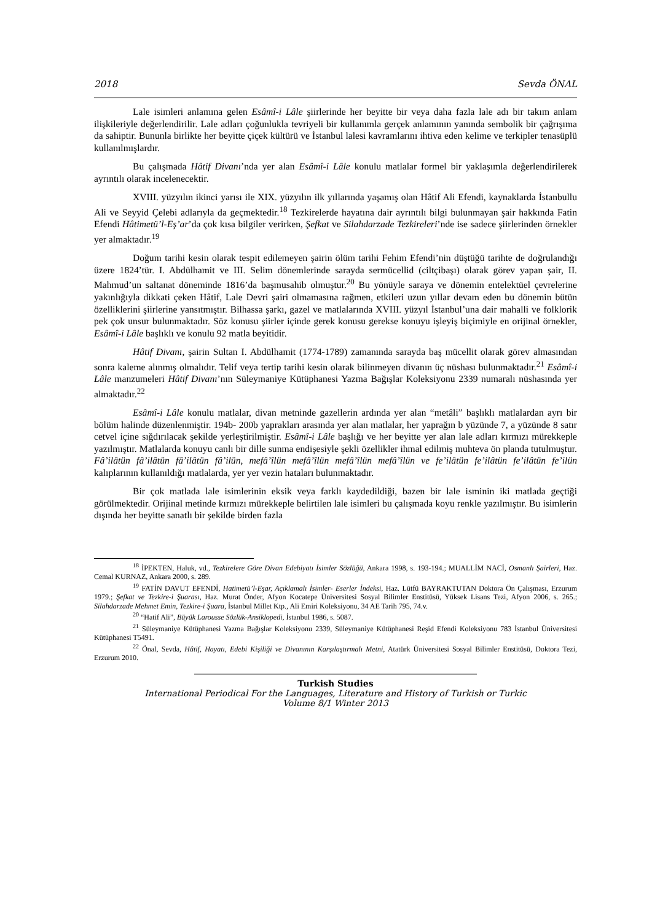2018 Sevda ÖNAL
Lale isimleri anlamına gelen Esâmî-i Lâle şiirlerinde her beyitte bir veya daha fazla lale adı bir takım anlam ilişkileriyle değerlendirilir. Lale adları çoğunlukla tevriyeli bir kullanımla gerçek anlamının yanında sembolik bir çağrışıma da sahiptir. Bununla birlikte her beyitte çiçek kültürü ve İstanbul lalesi kavramlarını ihtiva eden kelime ve terkipler tenasüplü kullanılmışlardır.
Bu çalışmada Hâtif Divanı’nda yer alan Esâmî-i Lâle konulu matlalar formel bir yaklaşımla değerlendirilerek ayrıntılı olarak incelenecektir.
XVIII. yüzyılın ikinci yarısı ile XIX. yüzyılın ilk yıllarında yaşamış olan Hâtif Ali Efendi, kaynaklarda İstanbullu Ali ve Seyyid Çelebi adlarıyla da geçmektedir.<sup>18</sup> Tezkirelerde hayatına dair ayrıntılı bilgi bulunmayan şair hakkında Fatin Efendi Hâtimetü’l-Eş’ar’da çok kısa bilgiler verirken, Şefkat ve Silahdarzade Tezkireleri’nde ise sadece şiirlerinden örnekler yer almaktadır.<sup>19</sup>
Doğum tarihi kesin olarak tespit edilemeyen şairin ölüm tarihi Fehim Efendi’nin düştüğü tarihte de doğrulandığı üzere 1824’tür. I. Abdülhamit ve III. Selim dönemlerinde sarayda sermücellid (ciltçibaşı) olarak görev yapan şair, II. Mahmud’un saltanat döneminde 1816’da başmusahib olmuştur.<sup>20</sup> Bu yönüyle saraya ve dönemin entelektüel çevrelerine yakınlığıyla dikkati çeken Hâtif, Lale Devri şairi olmamasına rağmen, etkileri uzun yıllar devam eden bu dönemin bütün özelliklerini şiirlerine yansıtmıştır. Bilhassa şarkı, gazel ve matlalarında XVIII. yüzyıl İstanbul’una dair mahalli ve folklorik pek çok unsur bulunmaktadır. Söz konusu şiirler içinde gerek konusu gerekse konuyu işleyiş biçimiyle en orijinal örnekler, Esâmî-i Lâle başlıklı ve konulu 92 matla beyitidir.
Hâtif Divanı, şairin Sultan I. Abdülhamit (1774-1789) zamanında sarayda baş mücellit olarak görev almasından sonra kaleme alınmış olmalıdır. Telif veya tertip tarihi kesin olarak bilinmeyen divanın üç nüshası bulunmaktadır.<sup>21</sup> Esâmî-i Lâle manzumeleri Hâtif Divanı’nın Süleymaniye Kütüphanesi Yazma Bağışlar Koleksiyonu 2339 numaralı nüshasında yer almaktadır.<sup>22</sup>
Esâmî-i Lâle konulu matlalar, divan metninde gazellerin ardında yer alan “metâli” başlıklı matlalardan ayrı bir bölüm halinde düzenlenmiştir. 194b- 200b yaprakları arasında yer alan matlalar, her yaprağın b yüzünde 7, a yüzünde 8 satır cetvel içine sığdırılacak şekilde yerleştirilmiştir. Esâmî-i Lâle başlığı ve her beyitte yer alan lale adları kırmızı mürekkeple yazılmıştır. Matlalarda konuyu canlı bir dille sunma endişesiyle şekli özellikler ihmal edilmiş muhteva ön planda tutulmuştur. Fâ’ilâtün fâ’ilâtün fâ’ilâtün fâ’ilün, mefâ’îlün mefâ’îlün mefâ’îlün mefâ’îlün ve fe’ilâtün fe’ilâtün fe’ilâtün fe’ilün kalıplarının kullanıldığı matlalarda, yer yer vezin hataları bulunmaktadır.
Bir çok matlada lale isimlerinin eksik veya farklı kaydedildiği, bazen bir lale isminin iki matlada geçtiği görülmektedir. Orijinal metinde kırmızı mürekkeple belirtilen lale isimleri bu çalışmada koyu renkle yazılmıştır. Bu isimlerin dışında her beyitte sanatlı bir şekilde birden fazla
<sup>18</sup> İPEKTEN, Haluk, vd., Tezkirelere Göre Divan Edebiyatı İsimler Sözlüğü, Ankara 1998, s. 193-194.; MUALLİM NACİ, Osmanlı Şairleri, Haz. Cemal KURNAZ, Ankara 2000, s. 289.
<sup>19</sup> FATİN DAVUT EFENDİ, Hatimetü’l-Eşar, Açıklamalı İsimler- Eserler İndeksi, Haz. Lütfü BAYRAKTUTAN Doktora Ön Çalışması, Erzurum 1979.; Şefkat ve Tezkire-i Şuarası, Haz. Murat Önder, Afyon Kocatepe Üniversitesi Sosyal Bilimler Enstitüsü, Yüksek Lisans Tezi, Afyon 2006, s. 265.; Silahdarzade Mehmet Emin, Tezkire-i Şuara, İstanbul Millet Ktp., Ali Emiri Koleksiyonu, 34 AE Tarih 795, 74.v.
<sup>20</sup> “Hatif Ali”, Büyük Larousse Sözlük-Ansiklopedi, İstanbul 1986, s. 5087.
<sup>21</sup> Süleymaniye Kütüphanesi Yazma Bağışlar Koleksiyonu 2339, Süleymaniye Kütüphanesi Reşid Efendi Koleksiyonu 783 İstanbul Üniversitesi Kütüphanesi T5491.
<sup>22</sup> Önal, Sevda, Hâtif, Hayatı, Edebi Kişiliği ve Divanının Karşılaştırmalı Metni, Atatürk Üniversitesi Sosyal Bilimler Enstitüsü, Doktora Tezi, Erzurum 2010.
Turkish Studies
International Periodical For the Languages, Literature and History of Turkish or Turkic
Volume 8/1 Winter 2013